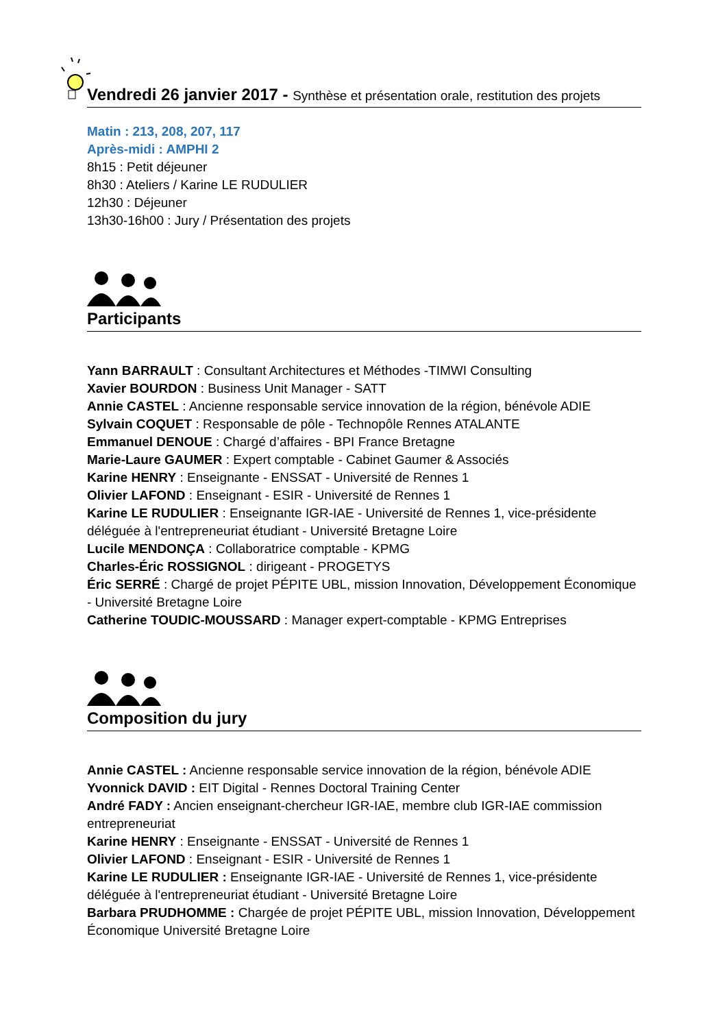Vendredi 26 janvier 2017 - Synthèse et présentation orale, restitution des projets
Matin : 213, 208, 207, 117
Après-midi : AMPHI 2
8h15 : Petit déjeuner
8h30 : Ateliers / Karine LE RUDULIER
12h30 : Déjeuner
13h30-16h00 : Jury / Présentation des projets
Participants
Yann BARRAULT : Consultant Architectures et Méthodes -TIMWI Consulting
Xavier BOURDON : Business Unit Manager - SATT
Annie CASTEL : Ancienne responsable service innovation de la région, bénévole ADIE
Sylvain COQUET : Responsable de pôle - Technopôle Rennes ATALANTE
Emmanuel DENOUE : Chargé d’affaires - BPI France Bretagne
Marie-Laure GAUMER : Expert comptable - Cabinet Gaumer & Associés
Karine HENRY : Enseignante - ENSSAT - Université de Rennes 1
Olivier LAFOND : Enseignant - ESIR - Université de Rennes 1
Karine LE RUDULIER : Enseignante IGR-IAE - Université de Rennes 1, vice-présidente déléguée à l'entrepreneuriat étudiant - Université Bretagne Loire
Lucile MENDONÇA : Collaboratrice comptable - KPMG
Charles-Éric ROSSIGNOL : dirigeant - PROGETYS
Éric SERRÉ : Chargé de projet PÉPITE UBL, mission Innovation, Développement Économique - Université Bretagne Loire
Catherine TOUDIC-MOUSSARD : Manager expert-comptable - KPMG Entreprises
Composition du jury
Annie CASTEL : Ancienne responsable service innovation de la région, bénévole ADIE
Yvonnick DAVID : EIT Digital - Rennes Doctoral Training Center
André FADY : Ancien enseignant-chercheur IGR-IAE, membre club IGR-IAE commission entrepreneuriat
Karine HENRY : Enseignante - ENSSAT - Université de Rennes 1
Olivier LAFOND : Enseignant - ESIR - Université de Rennes 1
Karine LE RUDULIER : Enseignante IGR-IAE - Université de Rennes 1, vice-présidente déléguée à l'entrepreneuriat étudiant - Université Bretagne Loire
Barbara PRUDHOMME : Chargée de projet PÉPITE UBL, mission Innovation, Développement Économique Université Bretagne Loire